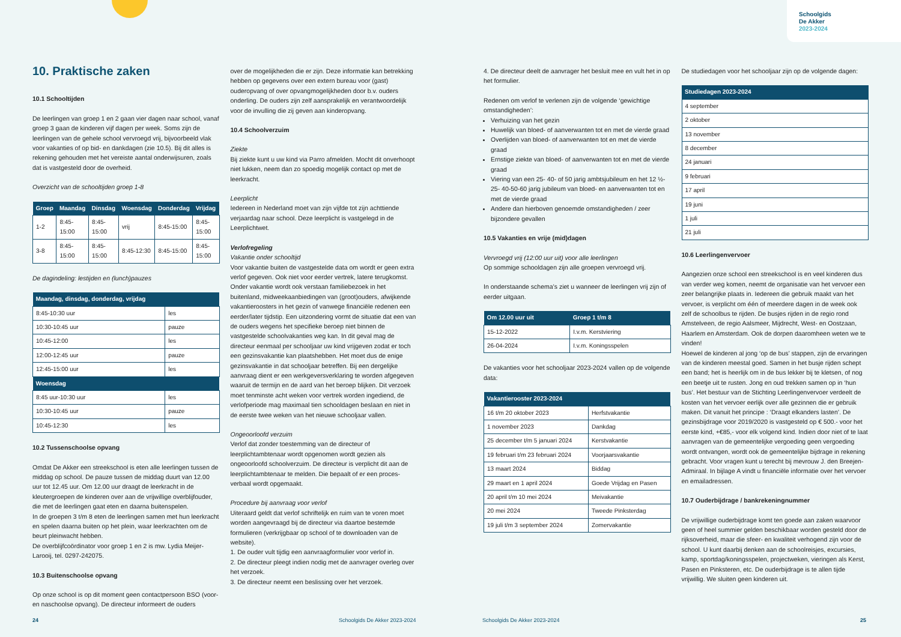Schoolgids
De Akker
2023-2024
10. Praktische zaken
10.1 Schooltijden
De leerlingen van groep 1 en 2 gaan vier dagen naar school, vanaf groep 3 gaan de kinderen vijf dagen per week. Soms zijn de leerlingen van de gehele school vervroegd vrij, bijvoorbeeld vlak voor vakanties of op bid- en dankdagen (zie 10.5). Bij dit alles is rekening gehouden met het vereiste aantal onderwijsuren, zoals dat is vastgesteld door de overheid.
Overzicht van de schooltijden groep 1-8
| Groep | Maandag | Dinsdag | Woensdag | Donderdag | Vrijdag |
| --- | --- | --- | --- | --- | --- |
| 1-2 | 8:45-15:00 | 8:45-15:00 | vrij | 8:45-15:00 | 8:45-15:00 |
| 3-8 | 8:45-15:00 | 8:45-15:00 | 8:45-12:30 | 8:45-15:00 | 8:45-15:00 |
De dagindeling: lestijden en (lunch)pauzes
| Maandag, dinsdag, donderdag, vrijdag | |
| --- | --- |
| 8:45-10:30 uur | les |
| 10:30-10:45 uur | pauze |
| 10:45-12:00 | les |
| 12:00-12:45 uur | pauze |
| 12:45-15:00 uur | les |
| Woensdag | |
| 8:45 uur-10:30 uur | les |
| 10:30-10:45 uur | pauze |
| 10:45-12:30 | les |
10.2 Tussenschoolse opvang
Omdat De Akker een streekschool is eten alle leerlingen tussen de middag op school. De pauze tussen de middag duurt van 12.00 uur tot 12.45 uur. Om 12.00 uur draagt de leerkracht in de kleutergroepen de kinderen over aan de vrijwillige overblijfouder, die met de leerlingen gaat eten en daarna buitenspelen.
In de groepen 3 t/m 8 eten de leerlingen samen met hun leerkracht en spelen daarna buiten op het plein, waar leerkrachten om de beurt pleinwacht hebben.
De overblijfcoördinator voor groep 1 en 2 is mw. Lydia Meijer-Larooij, tel. 0297-242075.
10.3 Buitenschoolse opvang
Op onze school is op dit moment geen contactpersoon BSO (voor- en naschoolse opvang). De directeur informeert de ouders
over de mogelijkheden die er zijn. Deze informatie kan betrekking hebben op gegevens over een extern bureau voor (gast) ouderopvang of over opvangmogelijkheden door b.v. ouders onderling. De ouders zijn zelf aansprakelijk en verantwoordelijk voor de invulling die zij geven aan kinderopvang.
10.4 Schoolverzuim
Ziekte
Bij ziekte kunt u uw kind via Parro afmelden. Mocht dit onverhoopt niet lukken, neem dan zo spoedig mogelijk contact op met de leerkracht.
Leerplicht
Iedereen in Nederland moet van zijn vijfde tot zijn achttiende verjaardag naar school. Deze leerplicht is vastgelegd in de Leerplichtwet.
Verlofregeling
Vakantie onder schooltijd
Voor vakantie buiten de vastgestelde data om wordt er geen extra verlof gegeven. Ook niet voor eerder vertrek, latere terugkomst. Onder vakantie wordt ook verstaan familiebezoek in het buitenland, midweekaanbiedingen van (groot)ouders, afwijkende vakantieroosters in het gezin of vanwege financiële redenen een eerder/later tijdstip. Een uitzondering vormt de situatie dat een van de ouders wegens het specifieke beroep niet binnen de vastgestelde schoolvakanties weg kan. In dit geval mag de directeur eenmaal per schooljaar uw kind vrijgeven zodat er toch een gezinsvakantie kan plaatshebben. Het moet dus de enige gezinsvakantie in dat schooljaar betreffen. Bij een dergelijke aanvraag dient er een werkgeversverklaring te worden afgegeven waaruit de termijn en de aard van het beroep blijken. Dit verzoek moet tenminste acht weken voor vertrek worden ingediend, de verlofperiode mag maximaal tien schooldagen beslaan en niet in de eerste twee weken van het nieuwe schooljaar vallen.
Ongeoorloofd verzuim
Verlof dat zonder toestemming van de directeur of leerplichtambtenaar wordt opgenomen wordt gezien als ongeoorloofd schoolverzuim. De directeur is verplicht dit aan de leerplichtambtenaar te melden. Die bepaalt of er een proces-verbaal wordt opgemaakt.
Procedure bij aanvraag voor verlof
Uiteraard geldt dat verlof schriftelijk en ruim van te voren moet worden aangevraagd bij de directeur via daartoe bestemde formulieren (verkrijgbaar op school of te downloaden van de website).
1. De ouder vult tijdig een aanvraagformulier voor verlof in.
2. De directeur pleegt indien nodig met de aanvrager overleg over het verzoek.
3. De directeur neemt een beslissing over het verzoek.
4. De directeur deelt de aanvrager het besluit mee en vult het in op het formulier.
Redenen om verlof te verlenen zijn de volgende ‘gewichtige omstandigheden’:
Verhuizing van het gezin
Huwelijk van bloed- of aanverwanten tot en met de vierde graad
Overlijden van bloed- of aanverwanten tot en met de vierde graad
Ernstige ziekte van bloed- of aanverwanten tot en met de vierde graad
Viering van een 25- 40- of 50 jarig ambtsjubileum en het 12 ½- 25- 40-50-60 jarig jubileum van bloed- en aanverwanten tot en met de vierde graad
Andere dan hierboven genoemde omstandigheden / zeer bijzondere gevallen
10.5 Vakanties en vrije (mid)dagen
Vervroegd vrij (12:00 uur uit) voor alle leerlingen
Op sommige schooldagen zijn alle groepen vervroegd vrij.
In onderstaande schema’s ziet u wanneer de leerlingen vrij zijn of eerder uitgaan.
| Om 12.00 uur uit | Groep 1 t/m 8 |
| --- | --- |
| 15-12-2022 | I.v.m. Kerstviering |
| 26-04-2024 | I.v.m. Koningsspelen |
De vakanties voor het schooljaar 2023-2024 vallen op de volgende data:
| Vakantierooster 2023-2024 | |
| --- | --- |
| 16 t/m 20 oktober 2023 | Herfstvakantie |
| 1 november 2023 | Dankdag |
| 25 december t/m 5 januari 2024 | Kerstvakantie |
| 19 februari t/m 23 februari 2024 | Voorjaarsvakantie |
| 13 maart 2024 | Biddag |
| 29 maart en 1 april 2024 | Goede Vrijdag en Pasen |
| 20 april t/m 10 mei 2024 | Meivakantie |
| 20 mei 2024 | Tweede Pinksterdag |
| 19 juli t/m 3 september 2024 | Zomervakantie |
De studiedagen voor het schooljaar zijn op de volgende dagen:
| Studiedagen 2023-2024 |
| --- |
| 4 september |
| 2 oktober |
| 13 november |
| 8 december |
| 24 januari |
| 9 februari |
| 17 april |
| 19 juni |
| 1 juli |
| 21 juli |
10.6 Leerlingenvervoer
Aangezien onze school een streekschool is en veel kinderen dus van verder weg komen, neemt de organisatie van het vervoer een zeer belangrijke plaats in. Iedereen die gebruik maakt van het vervoer, is verplicht om één of meerdere dagen in de week ook zelf de schoolbus te rijden. De busjes rijden in de regio rond Amstelveen, de regio Aalsmeer, Mijdrecht, West- en Oostzaan, Haarlem en Amsterdam. Ook de dorpen daaromheen weten we te vinden!
Hoewel de kinderen al jong ‘op de bus’ stappen, zijn de ervaringen van de kinderen meestal goed. Samen in het busje rijden schept een band; het is heerlijk om in de bus lekker bij te kletsen, of nog een beetje uit te rusten. Jong en oud trekken samen op in ‘hun bus’. Het bestuur van de Stichting Leerlingenvervoer verdeelt de kosten van het vervoer eerlijk over alle gezinnen die er gebruik maken. Dit vanuit het principe : ‘Draagt elkanders lasten’. De gezinsbijdrage voor 2019/2020 is vastgesteld op € 500.- voor het eerste kind, +€85,- voor elk volgend kind. Indien door niet of te laat aanvragen van de gemeentelijke vergoeding geen vergoeding wordt ontvangen, wordt ook de gemeentelijke bijdrage in rekening gebracht. Voor vragen kunt u terecht bij mevrouw J. den Breejen-Admiraal. In bijlage A vindt u financiële informatie over het vervoer en emailadressen.
10.7 Ouderbijdrage / bankrekeningnummer
De vrijwillige ouderbijdrage komt ten goede aan zaken waarvoor geen of heel summier gelden beschikbaar worden gesteld door de rijksoverheid, maar die sfeer- en kwaliteit verhogend zijn voor de school. U kunt daarbij denken aan de schoolreisjes, excursies, kamp, sportdag/koningsspelen, projectweken, vieringen als Kerst, Pasen en Pinksteren, etc. De ouderbijdrage is te allen tijde vrijwillig. We sluiten geen kinderen uit.
24 Schoolgids De Akker 2023-2024 Schoolgids De Akker 2023-2024 25